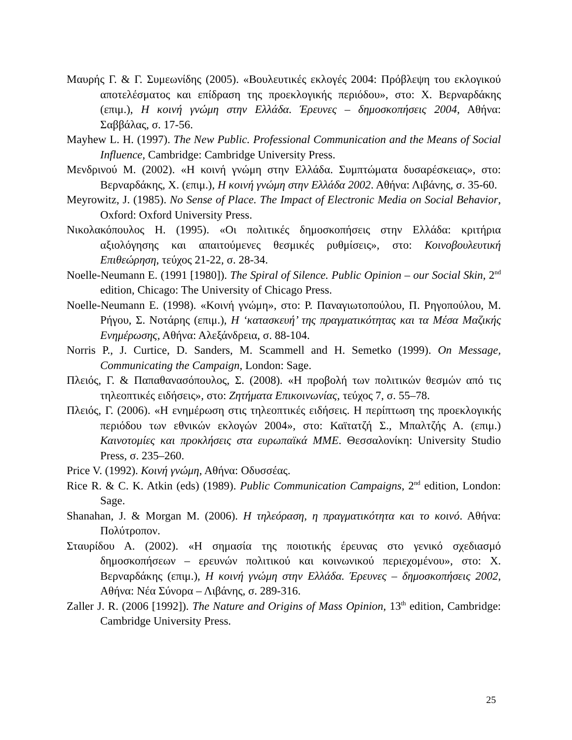Μαυρής Γ. & Γ. Συμεωνίδης (2005). «Βουλευτικές εκλογές 2004: Πρόβλεψη του εκλογικού αποτελέσματος και επίδραση της προεκλογικής περιόδου», στο: Χ. Βερναρδάκης (επιμ.), Η κοινή γνώμη στην Ελλάδα. Έρευνες – δημοσκοπήσεις 2004, Αθήνα: Σαββάλας, σ. 17-56.
Mayhew L. H. (1997). The New Public. Professional Communication and the Means of Social Influence, Cambridge: Cambridge University Press.
Μενδρινού Μ. (2002). «Η κοινή γνώμη στην Ελλάδα. Συμπτώματα δυσαρέσκειας», στο: Βερναρδάκης, Χ. (επιμ.), Η κοινή γνώμη στην Ελλάδα 2002. Αθήνα: Λιβάνης, σ. 35-60.
Meyrowitz, J. (1985). No Sense of Place. The Impact of Electronic Media on Social Behavior, Oxford: Oxford University Press.
Νικολακόπουλος Η. (1995). «Οι πολιτικές δημοσκοπήσεις στην Ελλάδα: κριτήρια αξιολόγησης και απαιτούμενες θεσμικές ρυθμίσεις», στο: Κοινοβουλευτική Επιθεώρηση, τεύχος 21-22, σ. 28-34.
Noelle-Neumann E. (1991 [1980]). The Spiral of Silence. Public Opinion – our Social Skin, 2<sup>nd</sup> edition, Chicago: The University of Chicago Press.
Noelle-Neumann E. (1998). «Κοινή γνώμη», στο: Ρ. Παναγιωτοπούλου, Π. Ρηγοπούλου, Μ. Ρήγου, Σ. Νοτάρης (επιμ.), Η ‘κατασκευή’ της πραγματικότητας και τα Μέσα Μαζικής Ενημέρωσης, Αθήνα: Αλεξάνδρεια, σ. 88-104.
Norris P., J. Curtice, D. Sanders, M. Scammell and H. Semetko (1999). On Message, Communicating the Campaign, London: Sage.
Πλειός, Γ. & Παπαθανασόπουλος, Σ. (2008). «Η προβολή των πολιτικών θεσμών από τις τηλεοπτικές ειδήσεις», στο: Ζητήματα Επικοινωνίας, τεύχος 7, σ. 55–78.
Πλειός, Γ. (2006). «Η ενημέρωση στις τηλεοπτικές ειδήσεις. Η περίπτωση της προεκλογικής περιόδου των εθνικών εκλογών 2004», στο: Καϊτατζή Σ., Μπαλτζής Α. (επιμ.) Καινοτομίες και προκλήσεις στα ευρωπαϊκά ΜΜΕ. Θεσσαλονίκη: University Studio Press, σ. 235–260.
Price V. (1992). Κοινή γνώμη, Αθήνα: Οδυσσέας.
Rice R. & C. K. Atkin (eds) (1989). Public Communication Campaigns, 2<sup>nd</sup> edition, London: Sage.
Shanahan, J. & Morgan M. (2006). Η τηλεόραση, η πραγματικότητα και το κοινό. Αθήνα: Πολύτροπον.
Σταυρίδου Α. (2002). «Η σημασία της ποιοτικής έρευνας στο γενικό σχεδιασμό δημοσκοπήσεων – ερευνών πολιτικού και κοινωνικού περιεχομένου», στο: Χ. Βερναρδάκης (επιμ.), Η κοινή γνώμη στην Ελλάδα. Έρευνες – δημοσκοπήσεις 2002, Αθήνα: Νέα Σύνορα – Λιβάνης, σ. 289-316.
Zaller J. R. (2006 [1992]). The Nature and Origins of Mass Opinion, 13<sup>th</sup> edition, Cambridge: Cambridge University Press.
25